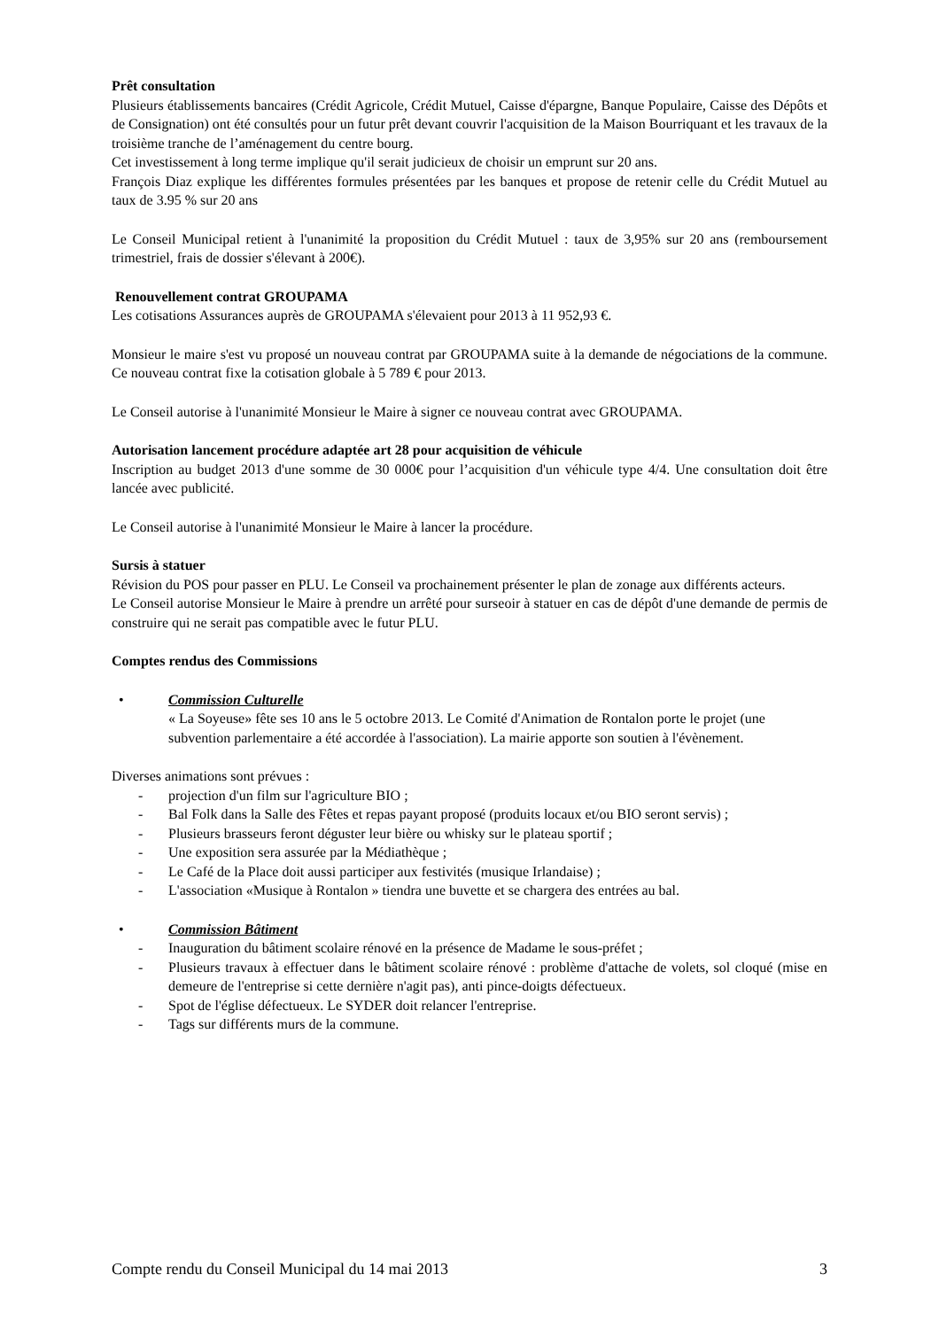Prêt consultation
Plusieurs établissements bancaires (Crédit Agricole, Crédit Mutuel, Caisse d'épargne, Banque Populaire, Caisse des Dépôts et de Consignation) ont été consultés pour un futur prêt devant couvrir l'acquisition de la Maison Bourriquant et les travaux de la troisième tranche de l’aménagement du centre bourg.
Cet investissement à long terme implique qu'il serait judicieux de choisir un emprunt sur 20 ans.
François Diaz explique les différentes formules présentées par les banques et propose de retenir celle du Crédit Mutuel au taux de 3.95 % sur 20 ans
Le Conseil Municipal retient à l'unanimité la proposition du Crédit Mutuel : taux de 3,95% sur 20 ans (remboursement trimestriel, frais de dossier s'élevant à 200€).
Renouvellement contrat GROUPAMA
Les cotisations Assurances auprès de GROUPAMA s'élevaient pour 2013 à 11 952,93 €.
Monsieur le maire s'est vu proposé un nouveau contrat par GROUPAMA suite à la demande de négociations de la commune. Ce nouveau contrat fixe la cotisation globale à 5 789 € pour 2013.
Le Conseil autorise à l'unanimité Monsieur le Maire à signer ce nouveau contrat avec GROUPAMA.
Autorisation lancement procédure adaptée art 28 pour acquisition de véhicule
Inscription au budget 2013 d'une somme de 30 000€ pour l’acquisition d'un véhicule type 4/4. Une consultation doit être lancée avec publicité.
Le Conseil autorise à l'unanimité Monsieur le Maire à lancer la procédure.
Sursis à statuer
Révision du POS pour passer en PLU. Le Conseil va prochainement présenter le plan de zonage aux différents acteurs.
Le Conseil autorise Monsieur le Maire à prendre un arrêté pour surseoir à statuer en cas de dépôt d'une demande de permis de construire qui ne serait pas compatible avec le futur PLU.
Comptes rendus des Commissions
• Commission Culturelle
« La Soyeuse» fête ses 10 ans le 5 octobre 2013. Le Comité d'Animation de Rontalon porte le projet (une subvention parlementaire a été accordée à l'association). La mairie apporte son soutien à l'évènement.
Diverses animations sont prévues :
- projection d'un film sur l'agriculture BIO ;
- Bal Folk dans la Salle des Fêtes et repas payant proposé (produits locaux et/ou BIO seront servis) ;
- Plusieurs brasseurs feront déguster leur bière ou whisky sur le plateau sportif ;
- Une exposition sera assurée par la Médiathèque ;
- Le Café de la Place doit aussi participer aux festivités (musique Irlandaise) ;
- L'association «Musique à Rontalon » tiendra une buvette et se chargera des entrées au bal.
• Commission Bâtiment
- Inauguration du bâtiment scolaire rénové en la présence de Madame le sous-préfet ;
- Plusieurs travaux à effectuer dans le bâtiment scolaire rénové : problème d'attache de volets, sol cloqué (mise en demeure de l'entreprise si cette dernière n'agit pas), anti pince-doigts défectueux.
- Spot de l'église défectueux. Le SYDER doit relancer l'entreprise.
- Tags sur différents murs de la commune.
Compte rendu du Conseil Municipal du 14 mai 2013 3